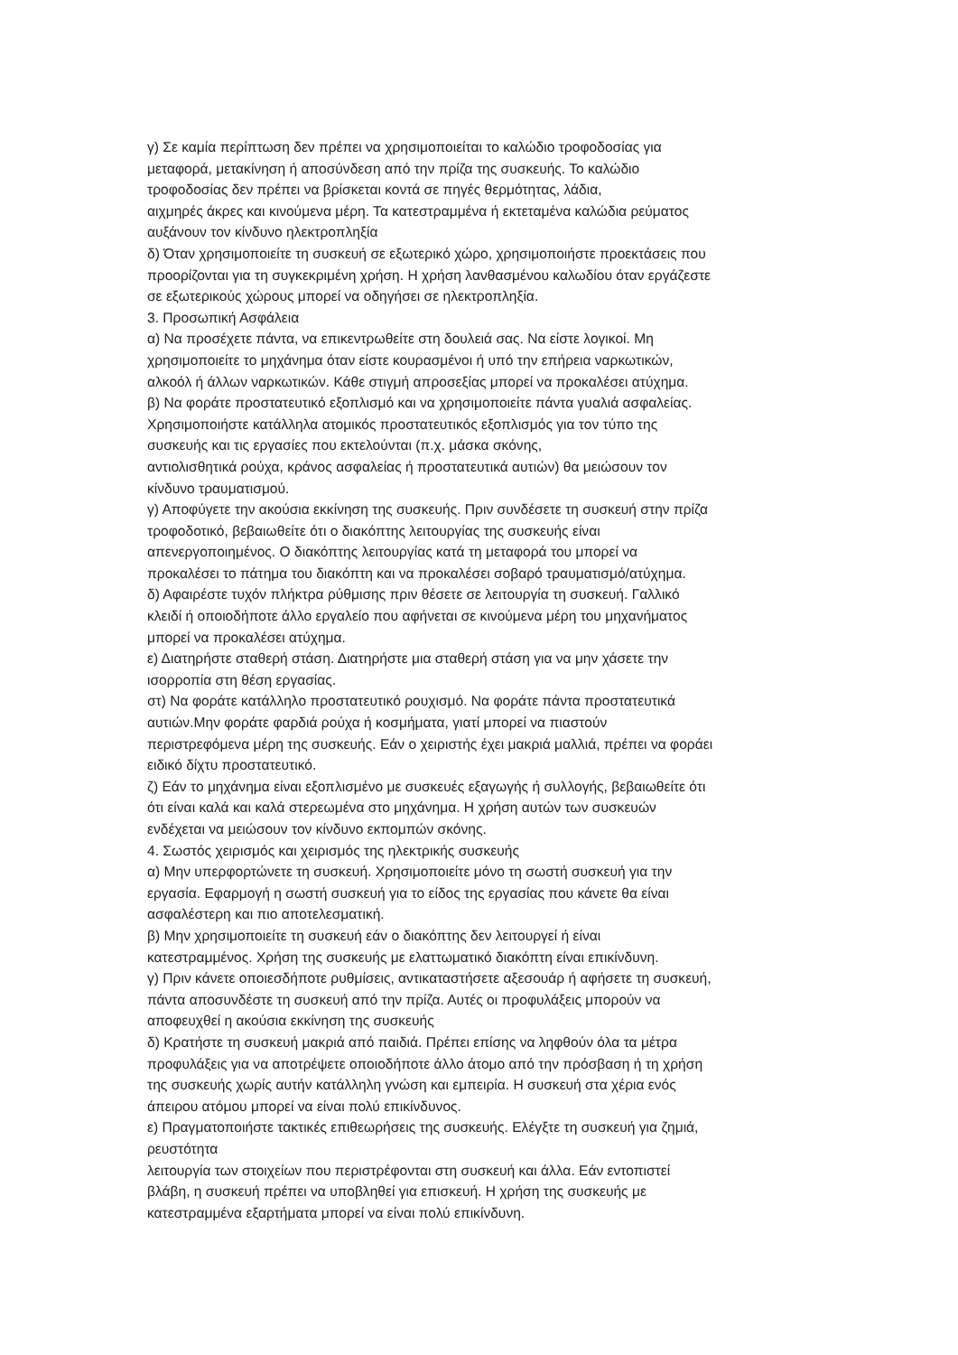γ) Σε καμία περίπτωση δεν πρέπει να χρησιμοποιείται το καλώδιο τροφοδοσίας για
μεταφορά, μετακίνηση ή αποσύνδεση από την πρίζα της συσκευής. Το καλώδιο
τροφοδοσίας δεν πρέπει να βρίσκεται κοντά σε πηγές θερμότητας, λάδια,
αιχμηρές άκρες και κινούμενα μέρη. Τα κατεστραμμένα ή εκτεταμένα καλώδια ρεύματος
αυξάνουν τον κίνδυνο ηλεκτροπληξία
δ) Όταν χρησιμοποιείτε τη συσκευή σε εξωτερικό χώρο, χρησιμοποιήστε προεκτάσεις που
προορίζονται για τη συγκεκριμένη χρήση. Η χρήση λανθασμένου καλωδίου όταν εργάζεστε
σε εξωτερικούς χώρους μπορεί να οδηγήσει σε ηλεκτροπληξία.
3. Προσωπική Ασφάλεια
α) Να προσέχετε πάντα, να επικεντρωθείτε στη δουλειά σας. Να είστε λογικοί. Μη
χρησιμοποιείτε το μηχάνημα όταν είστε κουρασμένοι ή υπό την επήρεια ναρκωτικών,
αλκοόλ ή άλλων ναρκωτικών. Κάθε στιγμή απροσεξίας μπορεί να προκαλέσει ατύχημα.
β) Να φοράτε προστατευτικό εξοπλισμό και να χρησιμοποιείτε πάντα γυαλιά ασφαλείας.
Χρησιμοποιήστε κατάλληλα ατομικός προστατευτικός εξοπλισμός για τον τύπο της
συσκευής και τις εργασίες που εκτελούνται (π.χ. μάσκα σκόνης,
αντιολισθητικά ρούχα, κράνος ασφαλείας ή προστατευτικά αυτιών) θα μειώσουν τον
κίνδυνο τραυματισμού.
γ) Αποφύγετε την ακούσια εκκίνηση της συσκευής. Πριν συνδέσετε τη συσκευή στην πρίζα
τροφοδοτικό, βεβαιωθείτε ότι ο διακόπτης λειτουργίας της συσκευής είναι
απενεργοποιημένος. Ο διακόπτης λειτουργίας κατά τη μεταφορά του μπορεί να
προκαλέσει το πάτημα του διακόπτη και να προκαλέσει σοβαρό τραυματισμό/ατύχημα.
δ) Αφαιρέστε τυχόν πλήκτρα ρύθμισης πριν θέσετε σε λειτουργία τη συσκευή. Γαλλικό
κλειδί ή οποιοδήποτε άλλο εργαλείο που αφήνεται σε κινούμενα μέρη του μηχανήματος
μπορεί να προκαλέσει ατύχημα.
ε) Διατηρήστε σταθερή στάση. Διατηρήστε μια σταθερή στάση για να μην χάσετε την
ισορροπία στη θέση εργασίας.
στ) Να φοράτε κατάλληλο προστατευτικό ρουχισμό. Να φοράτε πάντα προστατευτικά
αυτιών.Μην φοράτε φαρδιά ρούχα ή κοσμήματα, γιατί μπορεί να πιαστούν
περιστρεφόμενα μέρη της συσκευής. Εάν ο χειριστής έχει μακριά μαλλιά, πρέπει να φοράει
ειδικό δίχτυ προστατευτικό.
ζ) Εάν το μηχάνημα είναι εξοπλισμένο με συσκευές εξαγωγής ή συλλογής, βεβαιωθείτε ότι
ότι είναι καλά και καλά στερεωμένα στο μηχάνημα. Η χρήση αυτών των συσκευών
ενδέχεται να μειώσουν τον κίνδυνο εκπομπών σκόνης.
4. Σωστός χειρισμός και χειρισμός της ηλεκτρικής συσκευής
α) Μην υπερφορτώνετε τη συσκευή. Χρησιμοποιείτε μόνο τη σωστή συσκευή για την
εργασία. Εφαρμογή η σωστή συσκευή για το είδος της εργασίας που κάνετε θα είναι
ασφαλέστερη και πιο αποτελεσματική.
β) Μην χρησιμοποιείτε τη συσκευή εάν ο διακόπτης δεν λειτουργεί ή είναι
κατεστραμμένος. Χρήση της συσκευής με ελαττωματικό διακόπτη είναι επικίνδυνη.
γ) Πριν κάνετε οποιεσδήποτε ρυθμίσεις, αντικαταστήσετε αξεσουάρ ή αφήσετε τη συσκευή,
πάντα αποσυνδέστε τη συσκευή από την πρίζα. Αυτές οι προφυλάξεις μπορούν να
αποφευχθεί η ακούσια εκκίνηση της συσκευής
δ) Κρατήστε τη συσκευή μακριά από παιδιά. Πρέπει επίσης να ληφθούν όλα τα μέτρα
προφυλάξεις για να αποτρέψετε οποιοδήποτε άλλο άτομο από την πρόσβαση ή τη χρήση
της συσκευής χωρίς αυτήν κατάλληλη γνώση και εμπειρία. Η συσκευή στα χέρια ενός
άπειρου ατόμου μπορεί να είναι πολύ επικίνδυνος.
ε) Πραγματοποιήστε τακτικές επιθεωρήσεις της συσκευής. Ελέγξτε τη συσκευή για ζημιά,
ρευστότητα
λειτουργία των στοιχείων που περιστρέφονται στη συσκευή και άλλα. Εάν εντοπιστεί
βλάβη, η συσκευή πρέπει να υποβληθεί για επισκευή. Η χρήση της συσκευής με
κατεστραμμένα εξαρτήματα μπορεί να είναι πολύ επικίνδυνη.